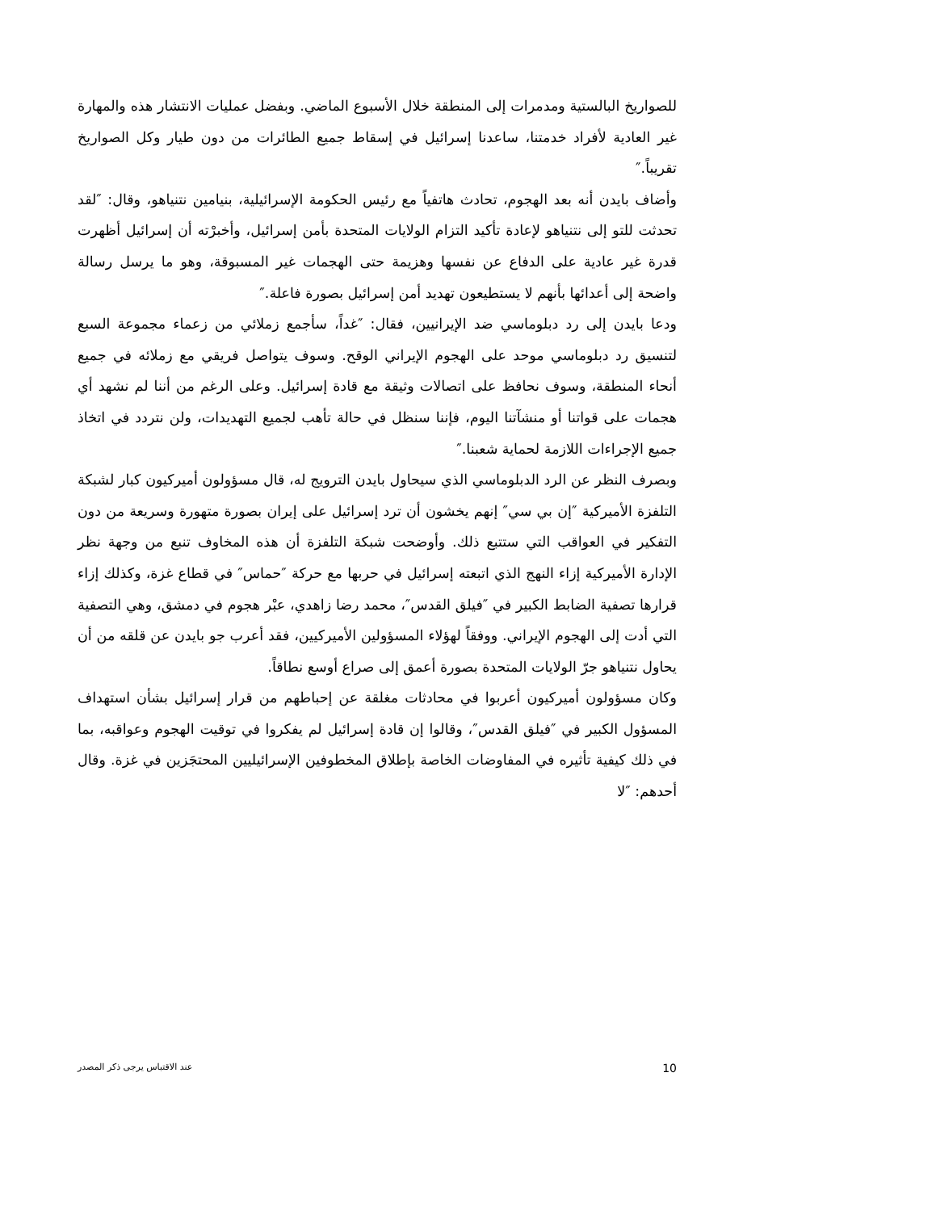للصواريخ البالستية ومدمرات إلى المنطقة خلال الأسبوع الماضي. وبفضل عمليات الانتشار هذه والمهارة غير العادية لأفراد خدمتنا، ساعدنا إسرائيل في إسقاط جميع الطائرات من دون طيار وكل الصواريخ تقريباً.″
وأضاف بايدن أنه بعد الهجوم، تحادث هاتفياً مع رئيس الحكومة الإسرائيلية، بنيامين نتنياهو، وقال: ″لقد تحدثت للتو إلى نتنياهو لإعادة تأكيد التزام الولايات المتحدة بأمن إسرائيل، وأخبرْته أن إسرائيل أظهرت قدرة غير عادية على الدفاع عن نفسها وهزيمة حتى الهجمات غير المسبوقة، وهو ما يرسل رسالة واضحة إلى أعدائها بأنهم لا يستطيعون تهديد أمن إسرائيل بصورة فاعلة.″
ودعا بايدن إلى رد دبلوماسي ضد الإيرانيين، فقال: ″غداً، سأجمع زملائي من زعماء مجموعة السبع لتنسيق رد دبلوماسي موحد على الهجوم الإيراني الوقح. وسوف يتواصل فريقي مع زملائه في جميع أنحاء المنطقة، وسوف نحافظ على اتصالات وثيقة مع قادة إسرائيل. وعلى الرغم من أننا لم نشهد أي هجمات على قواتنا أو منشآتنا اليوم، فإننا سنظل في حالة تأهب لجميع التهديدات، ولن نتردد في اتخاذ جميع الإجراءات اللازمة لحماية شعبنا.″
وبصرف النظر عن الرد الدبلوماسي الذي سيحاول بايدن الترويج له، قال مسؤولون أميركيون كبار لشبكة التلفزة الأميركية ″إن بي سي″ إنهم يخشون أن ترد إسرائيل على إيران بصورة متهورة وسريعة من دون التفكير في العواقب التي ستتبع ذلك. وأوضحت شبكة التلفزة أن هذه المخاوف تنبع من وجهة نظر الإدارة الأميركية إزاء النهج الذي اتبعته إسرائيل في حربها مع حركة ″حماس″ في قطاع غزة، وكذلك إزاء قرارها تصفية الضابط الكبير في ″فيلق القدس″، محمد رضا زاهدي، عبْر هجوم في دمشق، وهي التصفية التي أدت إلى الهجوم الإيراني. ووفقاً لهؤلاء المسؤولين الأميركيين، فقد أعرب جو بايدن عن قلقه من أن يحاول نتنياهو جرّ الولايات المتحدة بصورة أعمق إلى صراع أوسع نطاقاً.
وكان مسؤولون أميركيون أعربوا في محادثات مغلقة عن إحباطهم من قرار إسرائيل بشأن استهداف المسؤول الكبير في ″فيلق القدس″، وقالوا إن قادة إسرائيل لم يفكروا في توقيت الهجوم وعواقبه، بما في ذلك كيفية تأثيره في المفاوضات الخاصة بإطلاق المخطوفين الإسرائيليين المحتجَزين في غزة. وقال أحدهم: ″لا
10 عند الاقتباس يرجى ذكر المصدر